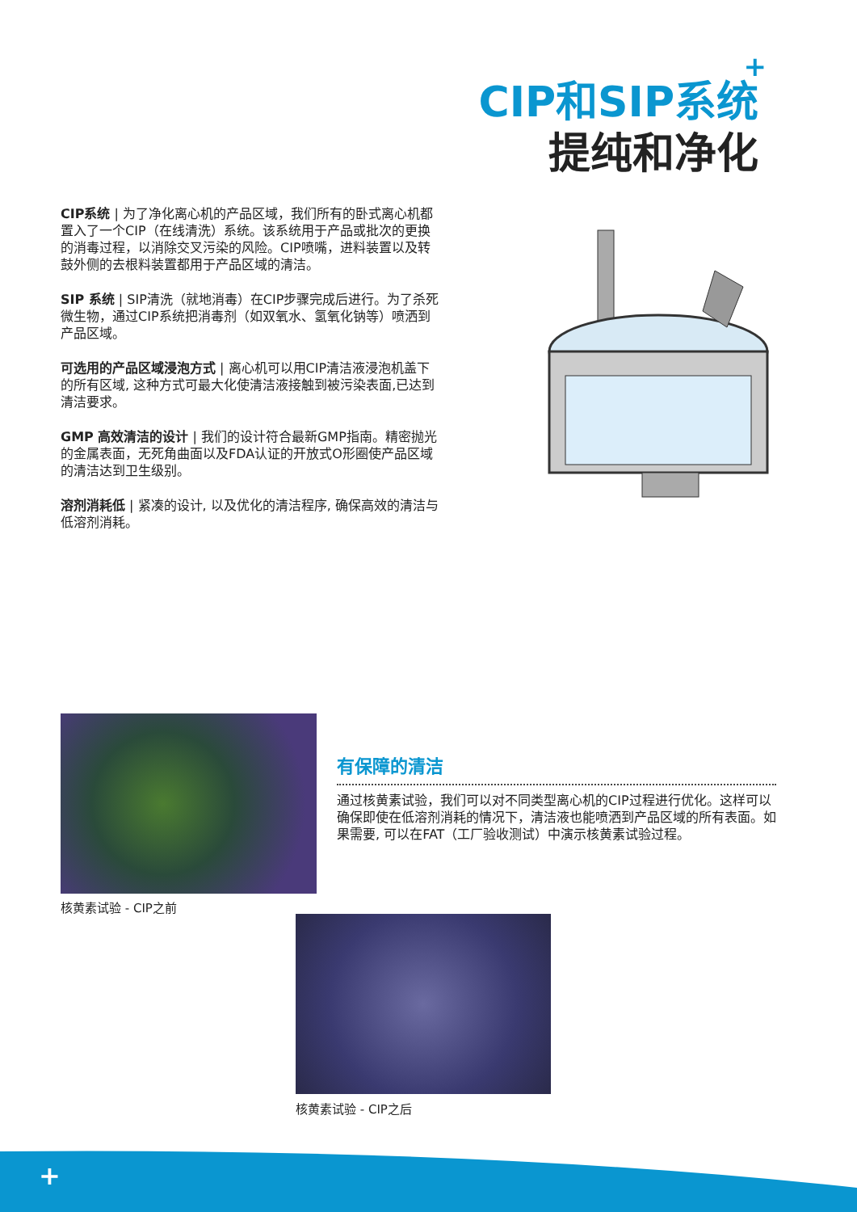+
CIP和SIP系统
提纯和净化
CIP系统 | 为了净化离心机的产品区域，我们所有的卧式离心机都置入了一个CIP（在线清洗）系统。该系统用于产品或批次的更换的消毒过程，以消除交叉污染的风险。CIP喷嘴，进料装置以及转鼓外侧的去根料装置都用于产品区域的清洁。
SIP 系统 | SIP清洗（就地消毒）在CIP步骤完成后进行。为了杀死微生物，通过CIP系统把消毒剂（如双氧水、氢氧化钠等）喷洒到产品区域。
可选用的产品区域浸泡方式 | 离心机可以用CIP清洁液浸泡机盖下的所有区域, 这种方式可最大化使清洁液接触到被污染表面,已达到清洁要求。
GMP 高效清洁的设计 | 我们的设计符合最新GMP指南。精密抛光的金属表面，无死角曲面以及FDA认证的开放式O形圈使产品区域的清洁达到卫生级别。
溶剂消耗低 | 紧凑的设计, 以及优化的清洁程序, 确保高效的清洁与低溶剂消耗。
核黄素试验 - CIP之前
有保障的清洁
通过核黄素试验，我们可以对不同类型离心机的CIP过程进行优化。这样可以确保即使在低溶剂消耗的情况下，清洁液也能喷洒到产品区域的所有表面。如果需要, 可以在FAT（工厂验收测试）中演示核黄素试验过程。
核黄素试验 - CIP之后
+